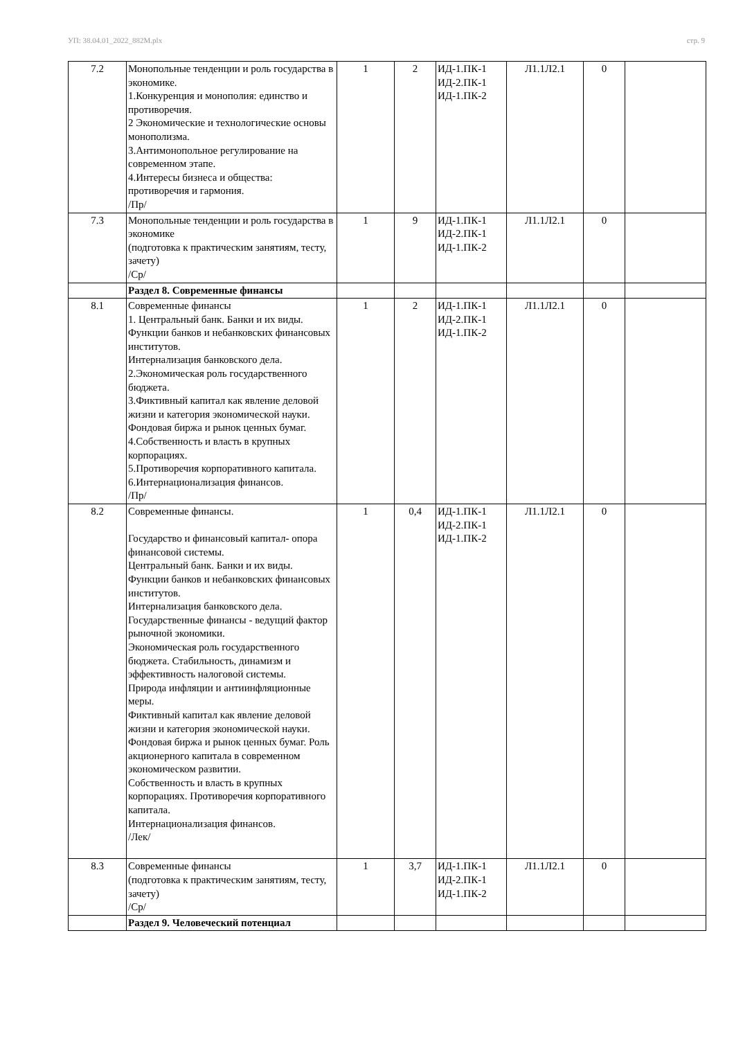УП: 38.04.01_2022_882М.plx стр. 9
| 7.2 | Монопольные тенденции и роль государства в экономике. 1.Конкуренция и монополия: единство и противоречия. 2 Экономические и технологические основы монополизма. 3.Антимонопольное регулирование на современном этапе. 4.Интересы бизнеса и общества: противоречия и гармония. /Пр/ | 1 | 2 | ИД-1.ПК-1 ИД-2.ПК-1 ИД-1.ПК-2 | Л1.1Л2.1 | 0 | |
| 7.3 | Монопольные тенденции и роль государства в экономике (подготовка к практическим занятиям, тесту, зачету) /Ср/ | 1 | 9 | ИД-1.ПК-1 ИД-2.ПК-1 ИД-1.ПК-2 | Л1.1Л2.1 | 0 | |
| | Раздел 8. Современные финансы | | | | | | |
| 8.1 | Современные финансы 1. Центральный банк. Банки и их виды. Функции банков и небанковских финансовых институтов. Интернализация банковского дела. 2.Экономическая роль государственного бюджета. 3.Фиктивный капитал как явление деловой жизни и категория экономической науки. Фондовая биржа и рынок ценных бумаг. 4.Собственность и власть в крупных корпорациях. 5.Противоречия корпоративного капитала. 6.Интернационализация финансов. /Пр/ | 1 | 2 | ИД-1.ПК-1 ИД-2.ПК-1 ИД-1.ПК-2 | Л1.1Л2.1 | 0 | |
| 8.2 | Современные финансы. Государство и финансовый капитал- опора финансовой системы. Центральный банк. Банки и их виды. Функции банков и небанковских финансовых институтов. Интернализация банковского дела. Государственные финансы - ведущий фактор рыночной экономики. Экономическая роль государственного бюджета. Стабильность, динамизм и эффективность налоговой системы. Природа инфляции и антиинфляционные меры. Фиктивный капитал как явление деловой жизни и категория экономической науки. Фондовая биржа и рынок ценных бумаг. Роль акционерного капитала в современном экономическом развитии. Собственность и власть в крупных корпорациях. Противоречия корпоративного капитала. Интернационализация финансов. /Лек/ | 1 | 0,4 | ИД-1.ПК-1 ИД-2.ПК-1 ИД-1.ПК-2 | Л1.1Л2.1 | 0 | |
| 8.3 | Современные финансы (подготовка к практическим занятиям, тесту, зачету) /Ср/ | 1 | 3,7 | ИД-1.ПК-1 ИД-2.ПК-1 ИД-1.ПК-2 | Л1.1Л2.1 | 0 | |
| | Раздел 9. Человеческий потенциал | | | | | | |